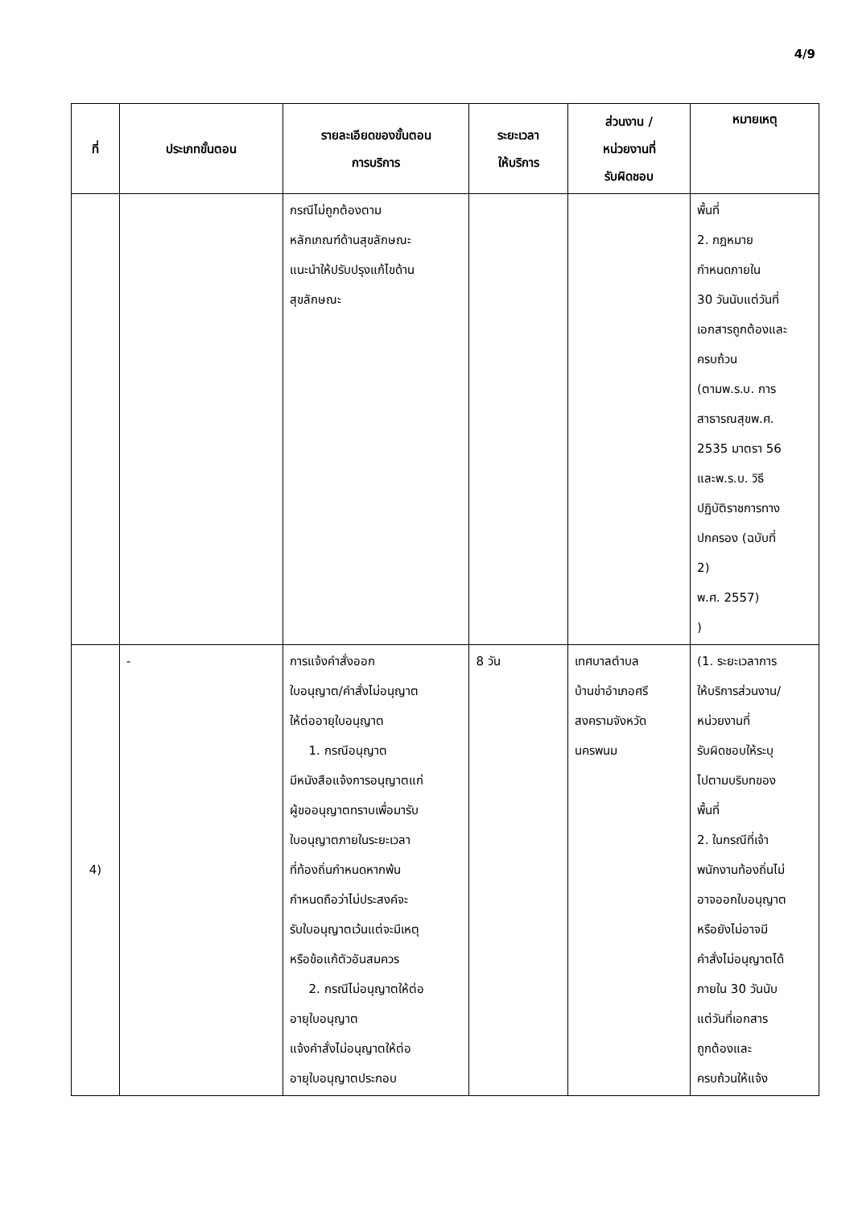4/9
| ที่ | ประเภทขั้นตอน | รายละเอียดของขั้นตอน การบริการ | ระยะเวลา ให้บริการ | ส่วนงาน / หน่วยงานที่ รับผิดชอบ | หมายเหตุ |
| --- | --- | --- | --- | --- | --- |
| | | กรณีไม่ถูกต้องตาม หลักเกณฑ์ด้านสุขลักษณะ แนะนำให้ปรับปรุงแก้ไขด้าน สุขลักษณะ | | | พื้นที่ 2. กฎหมาย กำหนดภายใน 30 วันนับแต่วันที่ เอกสารถูกต้องและ ครบถ้วน (ตามพ.ร.บ. การ สาธารณสุขพ.ศ. 2535 มาตรา 56 และพ.ร.บ. วิธี ปฏิบัติราชการทาง ปกครอง (ฉบับที่ 2) พ.ศ. 2557) ) |
| 4) | - | การแจ้งคำสั่งออก ใบอนุญาต/คำสั่งไม่อนุญาต ให้ต่ออายุใบอนุญาต 1. กรณีอนุญาต มีหนังสือแจ้งการอนุญาตแก่ ผู้ขออนุญาตทราบเพื่อมารับ ใบอนุญาตภายในระยะเวลา ที่ท้องถิ่นกำหนดหากพ้น กำหนดถือว่าไม่ประสงค์จะ รับใบอนุญาตเว้นแต่จะมีเหตุ หรือข้อแก้ตัวอันสมควร 2. กรณีไม่อนุญาตให้ต่อ อายุใบอนุญาต แจ้งคำสั่งไม่อนุญาตให้ต่อ อายุใบอนุญาตประกอบ | 8 วัน | เทศบาลตำบล บ้านข่าอำเภอศรี สงครามจังหวัด นครพนม | (1. ระยะเวลาการ ให้บริการส่วนงาน/ หน่วยงานที่ รับผิดชอบให้ระบุ ไปตามบริบทของ พื้นที่ 2. ในกรณีที่เจ้า พนักงานท้องถิ่นไม่ อาจออกใบอนุญาต หรือยังไม่อาจมี คำสั่งไม่อนุญาตได้ ภายใน 30 วันนับ แต่วันที่เอกสาร ถูกต้องและ ครบถ้วนให้แจ้ง |